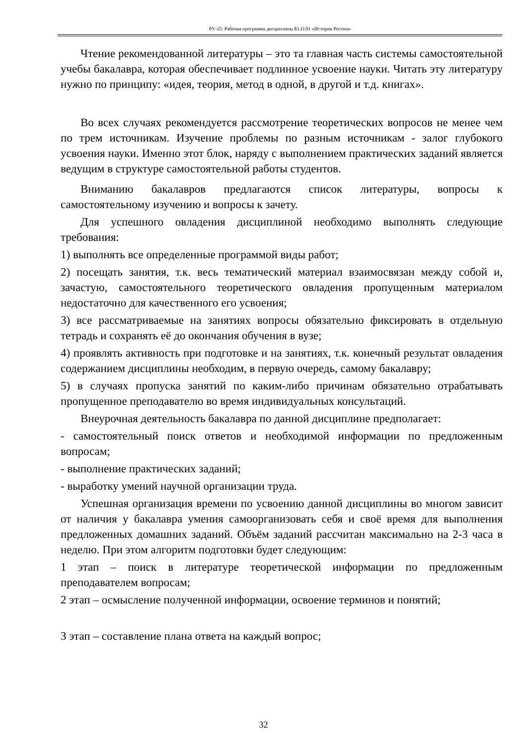РУ-25: Рабочая программа дисциплины Б1.О.01 «История России»
Чтение рекомендованной литературы – это та главная часть системы самостоятельной учебы бакалавра, которая обеспечивает подлинное усвоение науки. Читать эту литературу нужно по принципу: «идея, теория, метод в одной, в другой и т.д. книгах».
Во всех случаях рекомендуется рассмотрение теоретических вопросов не менее чем по трем источникам. Изучение проблемы по разным источникам - залог глубокого усвоения науки. Именно этот блок, наряду с выполнением практических заданий является ведущим в структуре самостоятельной работы студентов.
Вниманию бакалавров предлагаются список литературы, вопросы к самостоятельному изучению и вопросы к зачету.
Для успешного овладения дисциплиной необходимо выполнять следующие требования:
1) выполнять все определенные программой виды работ;
2) посещать занятия, т.к. весь тематический материал взаимосвязан между собой и, зачастую, самостоятельного теоретического овладения пропущенным материалом недостаточно для качественного его усвоения;
3) все рассматриваемые на занятиях вопросы обязательно фиксировать в отдельную тетрадь и сохранять её до окончания обучения в вузе;
4) проявлять активность при подготовке и на занятиях, т.к. конечный результат овладения содержанием дисциплины необходим, в первую очередь, самому бакалавру;
5) в случаях пропуска занятий по каким-либо причинам обязательно отрабатывать пропущенное преподавателю во время индивидуальных консультаций.
Внеурочная деятельность бакалавра по данной дисциплине предполагает:
- самостоятельный поиск ответов и необходимой информации по предложенным вопросам;
- выполнение практических заданий;
- выработку умений научной организации труда.
Успешная организация времени по усвоению данной дисциплины во многом зависит от наличия у бакалавра умения самоорганизовать себя и своё время для выполнения предложенных домашних заданий. Объём заданий рассчитан максимально на 2-3 часа в неделю. При этом алгоритм подготовки будет следующим:
1 этап – поиск в литературе теоретической информации по предложенным преподавателем вопросам;
2 этап – осмысление полученной информации, освоение терминов и понятий;
3 этап – составление плана ответа на каждый вопрос;
32